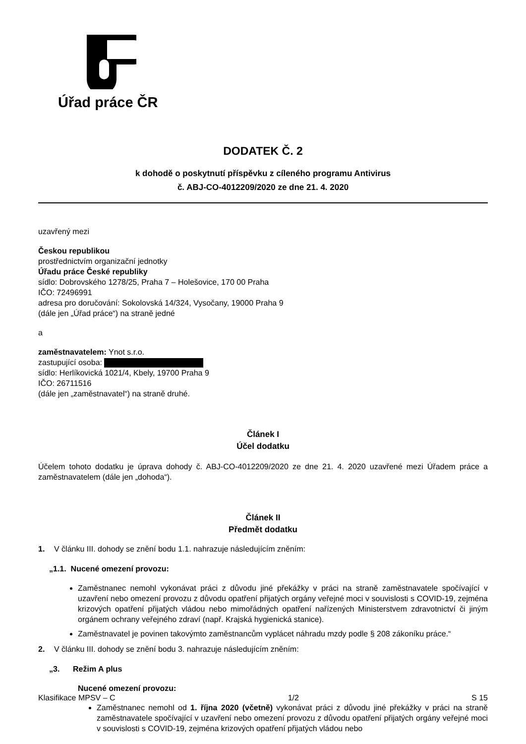Úřad práce ČR
DODATEK Č. 2
k dohodě o poskytnutí příspěvku z cíleného programu Antivirus
č. ABJ-CO-4012209/2020 ze dne 21. 4. 2020
uzavřený mezi
Českou republikou
prostřednictvím organizační jednotky
Úřadu práce České republiky
sídlo: Dobrovského 1278/25, Praha 7 – Holešovice, 170 00 Praha
IČO: 72496991
adresa pro doručování: Sokolovská 14/324, Vysočany, 19000 Praha 9
(dále jen „Úřad práce“) na straně jedné
a
zaměstnavatelem: Ynot s.r.o.
zastupující osoba:
sídlo: Herlíkovická 1021/4, Kbely, 19700 Praha 9
IČO: 26711516
(dále jen „zaměstnavatel“) na straně druhé.
Článek I
Účel dodatku
Účelem tohoto dodatku je úprava dohody č. ABJ-CO-4012209/2020 ze dne 21. 4. 2020 uzavřené mezi Úřadem práce a zaměstnavatelem (dále jen „dohoda“).
Článek II
Předmět dodatku
1. V článku III. dohody se znění bodu 1.1. nahrazuje následujícím zněním:
„1.1. Nucené omezení provozu:
Zaměstnanec nemohl vykonávat práci z důvodu jiné překážky v práci na straně zaměstnavatele spočívající v uzavření nebo omezení provozu z důvodu opatření přijatých orgány veřejné moci v souvislosti s COVID-19, zejména krizových opatření přijatých vládou nebo mimořádných opatření nařízených Ministerstvem zdravotnictví či jiným orgánem ochrany veřejného zdraví (např. Krajská hygienická stanice).
Zaměstnavatel je povinen takovýmto zaměstnancům vyplácet náhradu mzdy podle § 208 zákoníku práce.“
2. V článku III. dohody se znění bodu 3. nahrazuje následujícím zněním:
„3. Režim A plus
Nucené omezení provozu:
Zaměstnanec nemohl od 1. října 2020 (včetně) vykonávat práci z důvodu jiné překážky v práci na straně zaměstnavatele spočívající v uzavření nebo omezení provozu z důvodu opatření přijatých orgány veřejné moci v souvislosti s COVID-19, zejména krizových opatření přijatých vládou nebo
Klasifikace MPSV – C 1/2 S 15